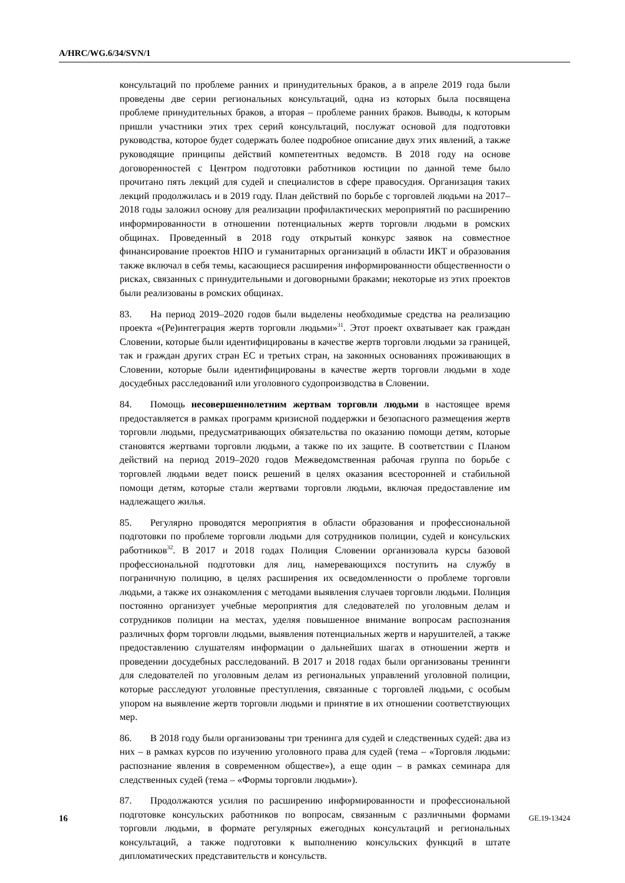A/HRC/WG.6/34/SVN/1
консультаций по проблеме ранних и принудительных браков, а в апреле 2019 года были проведены две серии региональных консультаций, одна из которых была посвящена проблеме принудительных браков, а вторая – проблеме ранних браков. Выводы, к которым пришли участники этих трех серий консультаций, послужат основой для подготовки руководства, которое будет содержать более подробное описание двух этих явлений, а также руководящие принципы действий компетентных ведомств. В 2018 году на основе договоренностей с Центром подготовки работников юстиции по данной теме было прочитано пять лекций для судей и специалистов в сфере правосудия. Организация таких лекций продолжилась и в 2019 году. План действий по борьбе с торговлей людьми на 2017–2018 годы заложил основу для реализации профилактических мероприятий по расширению информированности в отношении потенциальных жертв торговли людьми в ромских общинах. Проведенный в 2018 году открытый конкурс заявок на совместное финансирование проектов НПО и гуманитарных организаций в области ИКТ и образования также включал в себя темы, касающиеся расширения информированности общественности о рисках, связанных с принудительными и договорными браками; некоторые из этих проектов были реализованы в ромских общинах.
83. На период 2019–2020 годов были выделены необходимые средства на реализацию проекта «(Ре)интеграция жертв торговли людьми»<sup>31</sup>. Этот проект охватывает как граждан Словении, которые были идентифицированы в качестве жертв торговли людьми за границей, так и граждан других стран ЕС и третьих стран, на законных основаниях проживающих в Словении, которые были идентифицированы в качестве жертв торговли людьми в ходе досудебных расследований или уголовного судопроизводства в Словении.
84. Помощь несовершеннолетним жертвам торговли людьми в настоящее время предоставляется в рамках программ кризисной поддержки и безопасного размещения жертв торговли людьми, предусматривающих обязательства по оказанию помощи детям, которые становятся жертвами торговли людьми, а также по их защите. В соответствии с Планом действий на период 2019–2020 годов Межведомственная рабочая группа по борьбе с торговлей людьми ведет поиск решений в целях оказания всесторонней и стабильной помощи детям, которые стали жертвами торговли людьми, включая предоставление им надлежащего жилья.
85. Регулярно проводятся мероприятия в области образования и профессиональной подготовки по проблеме торговли людьми для сотрудников полиции, судей и консульских работников<sup>32</sup>. В 2017 и 2018 годах Полиция Словении организовала курсы базовой профессиональной подготовки для лиц, намеревающихся поступить на службу в пограничную полицию, в целях расширения их осведомленности о проблеме торговли людьми, а также их ознакомления с методами выявления случаев торговли людьми. Полиция постоянно организует учебные мероприятия для следователей по уголовным делам и сотрудников полиции на местах, уделяя повышенное внимание вопросам распознания различных форм торговли людьми, выявления потенциальных жертв и нарушителей, а также предоставлению слушателям информации о дальнейших шагах в отношении жертв и проведении досудебных расследований. В 2017 и 2018 годах были организованы тренинги для следователей по уголовным делам из региональных управлений уголовной полиции, которые расследуют уголовные преступления, связанные с торговлей людьми, с особым упором на выявление жертв торговли людьми и принятие в их отношении соответствующих мер.
86. В 2018 году были организованы три тренинга для судей и следственных судей: два из них – в рамках курсов по изучению уголовного права для судей (тема – «Торговля людьми: распознание явления в современном обществе»), а еще один – в рамках семинара для следственных судей (тема – «Формы торговли людьми»).
87. Продолжаются усилия по расширению информированности и профессиональной подготовке консульских работников по вопросам, связанным с различными формами торговли людьми, в формате регулярных ежегодных консультаций и региональных консультаций, а также подготовки к выполнению консульских функций в штате дипломатических представительств и консульств.
16 GE.19-13424